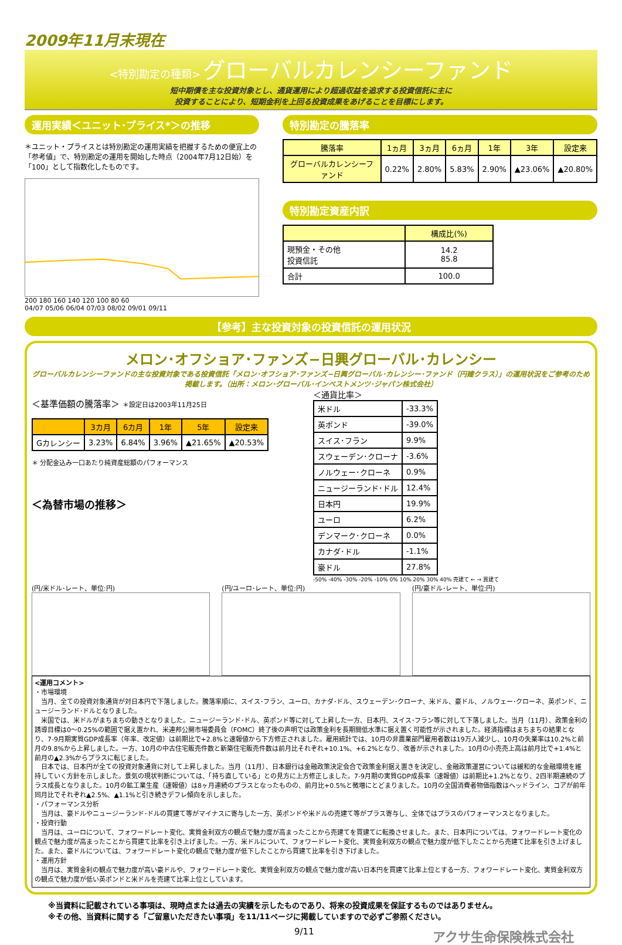2009年11月末現在
<特別勘定の種類> グローバルカレンシーファンド
短中期債を主な投資対象とし、通貨運用により超過収益を追求する投資信託に主に
投資することにより、短期金利を上回る投資成果をあげることを目標にします。
運用実績＜ユニット･プライス*＞の推移
＊ユニット・プライスとは特別勘定の運用実績を把握するための便宜上の「参考値」で、特別勘定の運用を開始した時点（2004年7月12日始）を「100」として指数化したものです。
200 180 160 140 120 100 80 60
04/07 05/06 06/04 07/03 08/02 09/01 09/11
特別勘定の騰落率
| 騰落率 | 1ヵ月 | 3ヵ月 | 6ヵ月 | 1年 | 3年 | 設定来 |
| --- | --- | --- | --- | --- | --- | --- |
| グローバルカレンシーファンド | 0.22% | 2.80% | 5.83% | 2.90% | ▲23.06% | ▲20.80% |
特別勘定資産内訳
| | 構成比(%) |
| --- | --- |
| 現預金・その他 投資信託 | 14.2 85.8 |
| 合計 | 100.0 |
【参考】主な投資対象の投資信託の運用状況
メロン･オフショア･ファンズ−日興グローバル･カレンシー
グローバルカレンシーファンドの主な投資対象である投資信託「メロン･オフショア･ファンズ−日興グローバル･カレンシー･ファンド（円建クラス）」の運用状況をご参考のため掲載します。（出所：メロン･グローバル･インベストメンツ･ジャパン株式会社）
＜基準価額の騰落率＞ ＊設定日は2003年11月25日
| | 3カ月 | 6カ月 | 1年 | 5年 | 設定来 |
| --- | --- | --- | --- | --- | --- |
| Gカレンシー | 3.23% | 6.84% | 3.96% | ▲21.65% | ▲20.53% |
＊ 分配金込み一口あたり純資産総額のパフォーマンス
＜為替市場の推移＞
＜通貨比率＞
| 米ドル | -33.3% |
| 英ポンド | -39.0% |
| スイス･フラン | 9.9% |
| スウェーデン･クローナ | -3.6% |
| ノルウェー･クローネ | 0.9% |
| ニュージーランド･ドル | 12.4% |
| 日本円 | 19.9% |
| ユーロ | 6.2% |
| デンマーク･クローネ | 0.0% |
| カナダ･ドル | -1.1% |
| 豪ドル | 27.8% |
-50% -40% -30% -20% -10% 0% 10% 20% 30% 40% 売建て ← → 買建て
(円/米ドル･レート、単位:円) (円/ユーロ･レート、単位:円) (円/豪ドル･レート、単位:円)
<運用コメント>
・市場環境
　当月、全ての投資対象通貨が対日本円で下落しました。騰落率順に、スイス･フラン、ユーロ、カナダ･ドル、スウェーデン･クローナ、米ドル、豪ドル、ノルウェー･クローネ、英ポンド、ニュージーランド･ドルとなりました。
　米国では、米ドルがまちまちの動きとなりました。ニュージーランド･ドル、英ポンド等に対して上昇した一方、日本円、スイス･フラン等に対して下落しました。当月（11月）、政策金利の誘導目標は0〜0.25%の範囲で据え置かれ、米連邦公開市場委員会（FOMC）終了後の声明では政策金利を長期間低水準に据え置く可能性が示されました。経済指標はまちまちの結果となり、7-9月期実質GDP成長率（年率、改定値）は前期比で+2.8%と速報値から下方修正されました。雇用統計では、10月の非農業部門雇用者数は19万人減少し、10月の失業率は10.2%と前月の9.8%から上昇しました。一方、10月の中古住宅販売件数と新築住宅販売件数は前月比それぞれ+10.1%、+6.2%となり、改善が示されました。10月の小売売上高は前月比で+1.4%と前月の▲2.3%からプラスに転じました。
　日本では、日本円が全ての投資対象通貨に対して上昇しました。当月（11月）、日本銀行は金融政策決定会合で政策金利据え置きを決定し、金融政策運営については緩和的な金融環境を維持していく方針を示しました。景気の現状判断については、「持ち直している」との見方に上方修正しました。7-9月期の実質GDP成長率（速報値）は前期比+1.2%となり、2四半期連続のプラス成長となりました。10月の鉱工業生産（速報値）は8ヶ月連続のプラスとなったものの、前月比+0.5%と微増にとどまりました。10月の全国消費者物価指数はヘッドライン、コアが前年同月比でそれぞれ▲2.5%、▲1.1%と引き続きデフレ傾向を示しました。
・パフォーマンス分析
　当月は、豪ドルやニュージーランド･ドルの買建て等がマイナスに寄与した一方、英ポンドや米ドルの売建て等がプラス寄与し、全体ではプラスのパフォーマンスとなりました。
・投資行動
　当月は、ユーロについて、フォワードレート変化、実質金利双方の観点で魅力度が高まったことから売建てを買建てに転換させました。また、日本円については、フォワードレート変化の観点で魅力度が高まったことから買建て比率を引き上げました。一方、米ドルについて、フォワードレート変化、実質金利双方の観点で魅力度が低下したことから売建て比率を引き上げました。また、豪ドルについては、フォワードレート変化の観点で魅力度が低下したことから買建て比率を引き下げました。
・運用方針
　当月は、実質金利の観点で魅力度が高い豪ドルや、フォワードレート変化、実質金利双方の観点で魅力度が高い日本円を買建て比率上位とする一方、フォワードレート変化、実質金利双方の観点で魅力度が低い英ポンドと米ドルを売建て比率上位としています。
※当資料に記載されている事項は、現時点または過去の実績を示したものであり、将来の投資成果を保証するものではありません。
※その他、当資料に関する「ご留意いただきたい事項」を11/11ページに掲載していますので必ずご参照ください。
9/11 アクサ生命保険株式会社